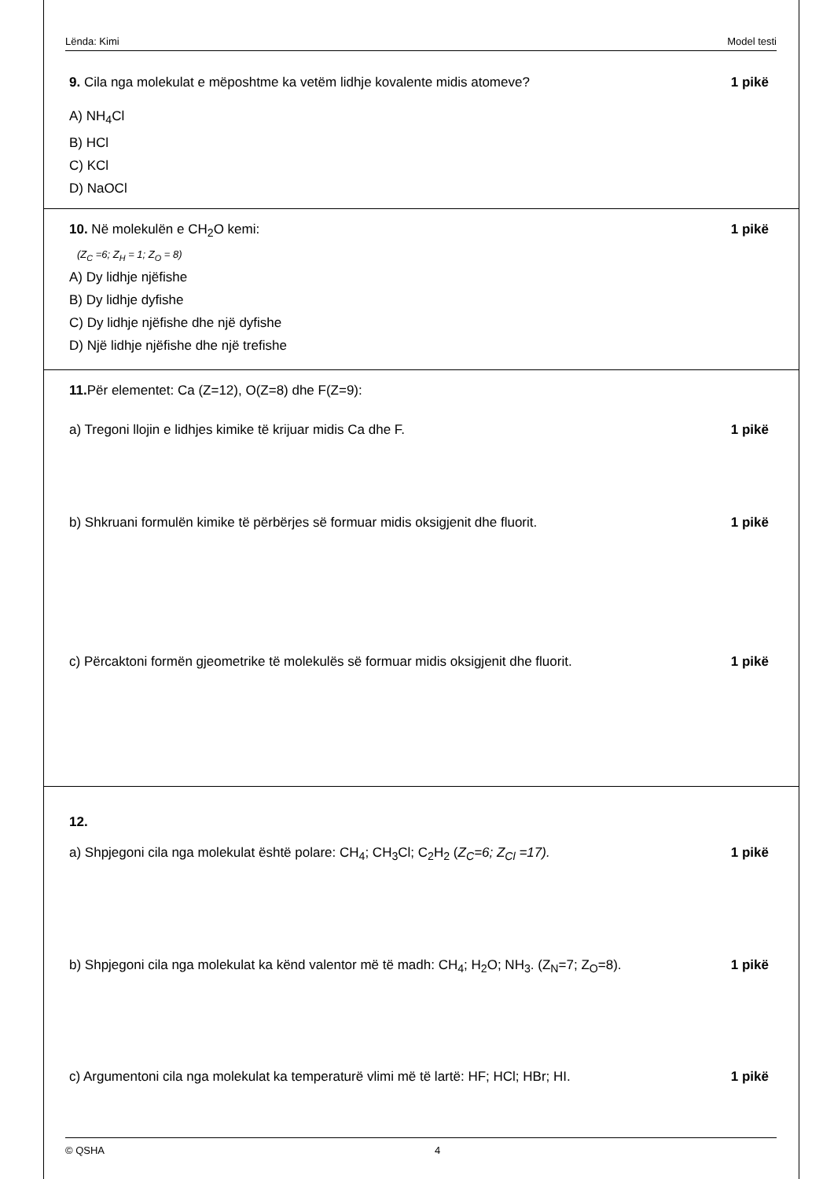Lënda: Kimi Model testi
9. Cila nga molekulat e mëposhtme ka vetëm lidhje kovalente midis atomeve? 1 pikë
A) NH<sub>4</sub>Cl
B) HCl
C) KCl
D) NaOCl
10. Në molekulën e CH<sub>2</sub>O kemi: 1 pikë
(Z<sub>C</sub> =6; Z<sub>H</sub> = 1; Z<sub>O</sub> = 8)
A) Dy lidhje njëfishe
B) Dy lidhje dyfishe
C) Dy lidhje njëfishe dhe një dyfishe
D) Një lidhje njëfishe dhe një trefishe
11. Për elementet: Ca (Z=12), O(Z=8) dhe F(Z=9):
a) Tregoni llojin e lidhjes kimike të krijuar midis Ca dhe F. 1 pikë
b) Shkruani formulën kimike të përbërjes së formuar midis oksigjenit dhe fluorit. 1 pikë
c) Përcaktoni formën gjeometrike të molekulës së formuar midis oksigjenit dhe fluorit. 1 pikë
12.
a) Shpjegoni cila nga molekulat është polare: CH<sub>4</sub>; CH<sub>3</sub>Cl; C<sub>2</sub>H<sub>2</sub> (Z<sub>C</sub>=6; Z<sub>Cl</sub> =17). 1 pikë
b) Shpjegoni cila nga molekulat ka kënd valentor më të madh: CH<sub>4</sub>; H<sub>2</sub>O; NH<sub>3</sub>. (Z<sub>N</sub>=7; Z<sub>O</sub>=8). 1 pikë
c) Argumentoni cila nga molekulat ka temperaturë vlimi më të lartë: HF; HCl; HBr; HI. 1 pikë
© QSHA 4